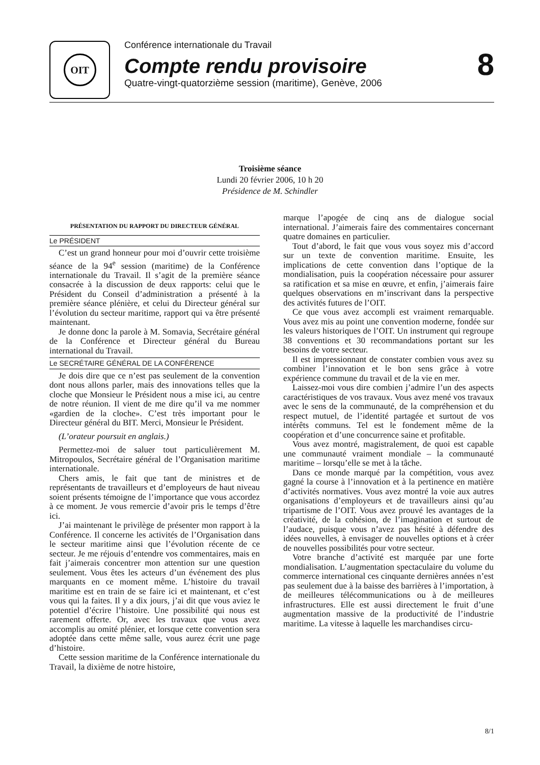OIT
Conférence internationale du Travail
Compte rendu provisoire
Quatre-vingt-quatorzième session (maritime), Genève, 2006
8
Troisième séance
Lundi 20 février 2006, 10 h 20
Présidence de M. Schindler
PRÉSENTATION DU RAPPORT DU DIRECTEUR GÉNÉRAL
Le PRÉSIDENT
C’est un grand honneur pour moi d’ouvrir cette troisième séance de la 94<sup>e</sup> session (maritime) de la Conférence internationale du Travail. Il s’agit de la première séance consacrée à la discussion de deux rapports: celui que le Président du Conseil d’administration a présenté à la première séance plénière, et celui du Directeur général sur l’évolution du secteur maritime, rapport qui va être présenté maintenant.
Je donne donc la parole à M. Somavia, Secrétaire général de la Conférence et Directeur général du Bureau international du Travail.
Le SECRÉTAIRE GÉNÉRAL DE LA CONFÉRENCE
Je dois dire que ce n’est pas seulement de la convention dont nous allons parler, mais des innovations telles que la cloche que Monsieur le Président nous a mise ici, au centre de notre réunion. Il vient de me dire qu’il va me nommer «gardien de la cloche». C’est très important pour le Directeur général du BIT. Merci, Monsieur le Président.
(L’orateur poursuit en anglais.)
Permettez-moi de saluer tout particulièrement M. Mitropoulos, Secrétaire général de l’Organisation maritime internationale.
Chers amis, le fait que tant de ministres et de représentants de travailleurs et d’employeurs de haut niveau soient présents témoigne de l’importance que vous accordez à ce moment. Je vous remercie d’avoir pris le temps d’être ici.
J’ai maintenant le privilège de présenter mon rapport à la Conférence. Il concerne les activités de l’Organisation dans le secteur maritime ainsi que l’évolution récente de ce secteur. Je me réjouis d’entendre vos commentaires, mais en fait j’aimerais concentrer mon attention sur une question seulement. Vous êtes les acteurs d’un événement des plus marquants en ce moment même. L’histoire du travail maritime est en train de se faire ici et maintenant, et c’est vous qui la faites. Il y a dix jours, j’ai dit que vous aviez le potentiel d’écrire l’histoire. Une possibilité qui nous est rarement offerte. Or, avec les travaux que vous avez accomplis au omité plénier, et lorsque cette convention sera adoptée dans cette même salle, vous aurez écrit une page d’histoire.
Cette session maritime de la Conférence internationale du Travail, la dixième de notre histoire,
marque l’apogée de cinq ans de dialogue social international. J’aimerais faire des commentaires concernant quatre domaines en particulier.
Tout d’abord, le fait que vous vous soyez mis d’accord sur un texte de convention maritime. Ensuite, les implications de cette convention dans l’optique de la mondialisation, puis la coopération nécessaire pour assurer sa ratification et sa mise en œuvre, et enfin, j’aimerais faire quelques observations en m’inscrivant dans la perspective des activités futures de l’OIT.
Ce que vous avez accompli est vraiment remarquable. Vous avez mis au point une convention moderne, fondée sur les valeurs historiques de l’OIT. Un instrument qui regroupe 38 conventions et 30 recommandations portant sur les besoins de votre secteur.
Il est impressionnant de constater combien vous avez su combiner l’innovation et le bon sens grâce à votre expérience commune du travail et de la vie en mer.
Laissez-moi vous dire combien j’admire l’un des aspects caractéristiques de vos travaux. Vous avez mené vos travaux avec le sens de la communauté, de la compréhension et du respect mutuel, de l’identité partagée et surtout de vos intérêts communs. Tel est le fondement même de la coopération et d’une concurrence saine et profitable.
Vous avez montré, magistralement, de quoi est capable une communauté vraiment mondiale – la communauté maritime – lorsqu’elle se met à la tâche.
Dans ce monde marqué par la compétition, vous avez gagné la course à l’innovation et à la pertinence en matière d’activités normatives. Vous avez montré la voie aux autres organisations d’employeurs et de travailleurs ainsi qu’au tripartisme de l’OIT. Vous avez prouvé les avantages de la créativité, de la cohésion, de l’imagination et surtout de l’audace, puisque vous n’avez pas hésité à défendre des idées nouvelles, à envisager de nouvelles options et à créer de nouvelles possibilités pour votre secteur.
Votre branche d’activité est marquée par une forte mondialisation. L’augmentation spectaculaire du volume du commerce international ces cinquante dernières années n’est pas seulement due à la baisse des barrières à l’importation, à de meilleures télécommunications ou à de meilleures infrastructures. Elle est aussi directement le fruit d’une augmentation massive de la productivité de l’industrie maritime. La vitesse à laquelle les marchandises circu-
8/1